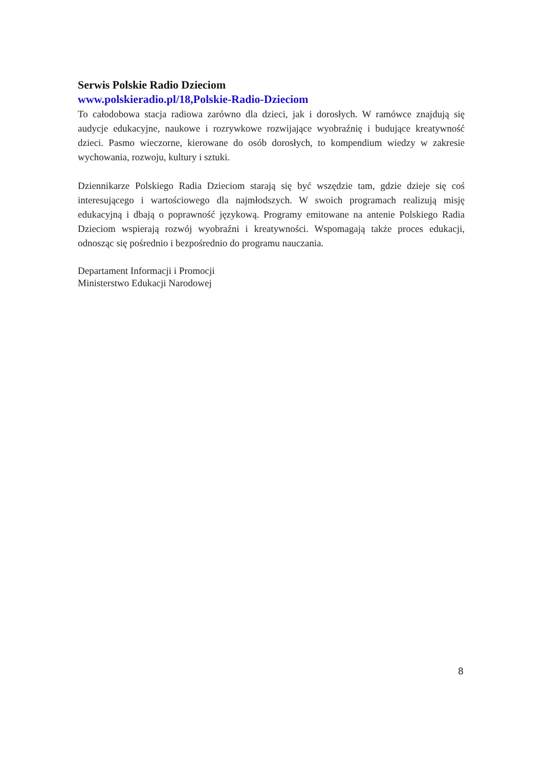Serwis Polskie Radio Dzieciom
www.polskieradio.pl/18,Polskie-Radio-Dzieciom
To całodobowa stacja radiowa zarówno dla dzieci, jak i dorosłych. W ramówce znajdują się audycje edukacyjne, naukowe i rozrywkowe rozwijające wyobraźnię i budujące kreatywność dzieci. Pasmo wieczorne, kierowane do osób dorosłych, to kompendium wiedzy w zakresie wychowania, rozwoju, kultury i sztuki.
Dziennikarze Polskiego Radia Dzieciom starają się być wszędzie tam, gdzie dzieje się coś interesującego i wartościowego dla najmłodszych. W swoich programach realizują misję edukacyjną i dbają o poprawność językową. Programy emitowane na antenie Polskiego Radia Dzieciom wspierają rozwój wyobraźni i kreatywności. Wspomagają także proces edukacji, odnosząc się pośrednio i bezpośrednio do programu nauczania.
Departament Informacji i Promocji
Ministerstwo Edukacji Narodowej
8